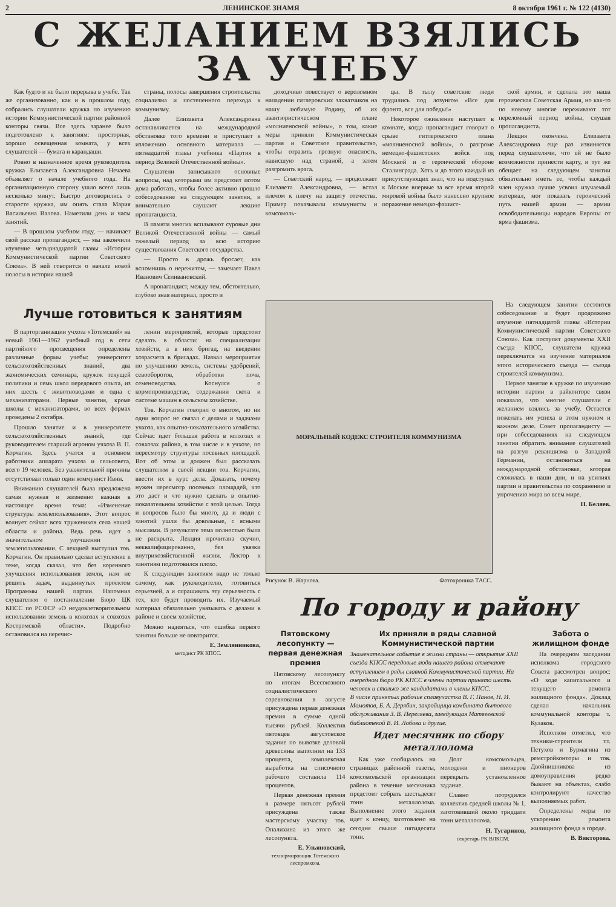2 ЛЕНИНСКОЕ ЗНАМЯ 8 октября 1961 г. № 122 (4130)
С ЖЕЛАНИЕМ ВЗЯЛИСЬ ЗА УЧЕБУ
Как будто и не было перерыва в учебе. Так же организованно, как и в прошлом году, собрались слушатели кружка по изучению истории Коммунистической партии районной конторы связи. Все здесь заранее было подготовлено к занятиям: просторная, хорошо освещенная комната, у всех слушателей — бумага и карандаши.
Ровно в назначенное время руководитель кружка Елизавета Александровна Нечаева объявляет о начале учебного года. На организационную сторону ушло всего лишь несколько минут. Быстро договорились о старосте кружка, им опять стала Мария Васильевна Валова. Наметили день и часы занятий.
— В прошлом учебном году, — начинает свой рассказ пропагандист, — мы закончили изучение четырнадцатой главы «Истории Коммунистической партии Советского Союза». В ней говорится о начале новой полосы в истории нашей
страны, полосы завершения строительства социализма и постепенного перехода к коммунизму.
Далее Елизавета Александровна останавливается на международной обстановке того времени и приступает к изложению основного материала — пятнадцатой главы учебника «Партия в период Великой Отечественной войны».
Слушатели записывают основные вопросы, над которыми им предстоит потом дома работать, чтобы более активно прошло собеседование на следующем занятии, и внимательно слушают лекцию пропагандиста.
В памяти многих всплывают суровые дни Великой Отечественной войны — самый тяжелый период за всю историю существования Советского государства.
— Просто в дрожь бросает, как вспомнишь о нережитом, — замечает Павел Иванович Селивановский.
А пропагандист, между тем, обстоятельно, глубоко зная материал, просто и
доходчиво повествует о вероломном нападении гитлеровских захватчиков на нашу любимую Родину, об их авантюристическом плане «молниеносной войны», о том, какие меры приняли Коммунистическая партия и Советское правительство, чтобы отразить грозную опасность, нависшую над страной, а затем разгромить врага.
— Советский народ, — продолжает Елизавета Александровна, — встал плечом к плечу на защиту отечества. Пример показывали коммунисты и комсомоль-
цы. В тылу советские люди трудились под лозунгом «Все для фронта, все для победы!»
Некоторое оживление наступает в комнате, когда пропагандист говорит о срыве гитлеровского плана «молниеносной войны», о разгроме немецко-фашистских войск под Москвой и о героической обороне Сталинграда. Хоть и до этого каждый из присутствующих знал, что на подступах к Москве впервые за все время второй мировой войны было нанесено крупное поражение немецко-фашист-
ской армии, и сделала это наша героическая Советская Армия, но как-то по новому многие переживают тот переломный период войны, слушая пропагандиста.
Лекция окончена. Елизавета Александровна еще раз извиняется перед слушателями, что ей не было возможности принести карту, и тут же обещает на следующем занятии обязательно иметь ее, чтобы каждый член кружка лучше усвоил изучаемый материал, мог показать героический путь нашей армии — армии освободительницы народов Европы от ярма фашизма.
Лучше готовиться к занятиям
В парторганизации учхоза «Тотемский» на новый 1961—1962 учебный год в сети партийного просвещения определены различные формы учебы: университет сельскохозяйственных знаний, два экономических семинара, кружок текущей политики и семь школ передового опыта, из них шесть с животноводами и одна с механизаторами. Первые занятия, кроме школы с механизаторами, во всех формах проведены 2 октября.
Прошло занятие и в университете сельскохозяйственных знаний, где руководителем старший агроном учхоза В. П. Корчагин. Здесь учатся в основном работники аппарата учхоза и сельсовета, всего 19 человек. Без уважительной причины отсутствовал только один коммунист Ивин.
Вниманию слушателей была предложена самая нужная и жизненно важная в настоящее время тема: «Изменение структуры землепользования». Этот вопрос волнует сейчас всех тружеников села нашей области и района. Ведь речь идет о значительном улучшении в землепользовании. С лекцией выступил тов. Корчагин. Он правильно сделал вступление к теме, когда сказал, что без коренного улучшения использования земли, нам не решить задач, выдвинутых проектом Программы нашей партии. Напомнил слушателям о постановлении Бюро ЦК КПСС по РСФСР «О неудовлетворительном использовании земель в колхозах и совхозах Костромской области». Подробно остановился на перечис-
лении мероприятий, которые предстоит сделать в области: на специализации хозяйств, а в них бригад, на введении хозрасчета в бригадах. Назвал мероприятия по улучшению земель, системы удобрений, севооборотов, обработки почв, семеноводства. Коснулся о кормопроизводстве, содержании скота и системе машин в сельском хозяйстве.
Тов. Корчагин говорил о многом, но ни одни вопрос не связал с делами и задачами учхоза, как опытно-показательного хозяйства. Сейчас идет большая работа в колхозах и совхозах района, в том числе и в учхозе, по пересмотру структуры посевных площадей. Вот об этом и должен был рассказать слушателям в своей лекции тов. Корчагин, ввести их в курс дела. Доказать, почему нужен пересмотр посевных площадей, что это даст и что нужно сделать в опытно-показательном хозяйстве с этой целью. Тогда и вопросов было бы много, да и люди с занятий ушли бы довольные, с ясными мыслями. В результате тема полностью была не раскрыта. Лекция прочитана скучно, неквалифицированно, без увязки внутрихозяйственной жизни. Лектор к занятиям подготовился плохо.
К следующим занятиям надо не только самому, как руководителю, готовиться серьезней, а и спрашивать эту серьезность с тех, кто будет проводить их. Изучаемый материал обязательно увязывать с делами в районе и своем хозяйстве.
Можно надеяться, что ошибка первого занятия больше не повторится.
Е. Землянникова,
методист РК КПСС.
МОРАЛЬНЫЙ КОДЕКС СТРОИТЕЛЯ КОММУНИЗМА
Рисунок В. Жарнова. Фотохроника ТАСС.
На следующем занятии состоится собеседование и будет продолжено изучение пятнадцатой главы «Истории Коммунистической партии Советского Союза». Как поступят документы XXII съезда КПСС, слушатели кружка переключатся на изучение материалов этого исторического съезда — съезда строителей коммунизма.
Первое занятие в кружке по изучению истории партии в райконторе связи показало, что многие слушатели с желанием взялись за учебу. Остается пожелать им успеха в этом нужном и важном деле. Совет пропагандисту — при собеседованиях на следующем занятии обратить внимание слушателей на разгул реваншизма в Западной Германии, остановиться на международной обстановке, которая сложилась в наши дни, и на усилиях партии и правительства по сохранению и упрочению мира во всем мире.
Н. Беляев.
По городу и району
Пятовскому лесопункту — первая денежная премия
Пятовскому лесопункту по итогам Всесоюзного социалистического соревнования в августе присуждена первая денежная премия в сумме одной тысячи рублей. Коллектив пятовцев августовское задание по вывозке деловой древесины выполнил на 133 процента, комплексная выработка на списочного рабочего составила 114 процентов.
Первая денежная премия в размере пятьсот рублей присуждена также мастерскому участку тов. Опалихина из этого же лесопункта.
Е. Ульяновский,
техноpмировщик Тотемского леспромхоза.
Их приняли в ряды славной Коммунистической партии
Знаменательное событие в жизни страны — открытие XXII съезда КПСС передовые люди нашего района отмечают вступлением в ряды славной Коммунистической партии. На очередном бюро РК КПСС в члены партии принято шесть человек и столько же кандидатами в члены КПСС.
В числе принятых рабочие сплавучастка В. Г. Панов, Н. И. Момотов, Б. А. Дерябин, закройщица комбината бытового обслуживания З. В. Переляева, заведующая Матвеевской библиотекой В. И. Лобова и другие.
Идет месячник по сбору металлолома
Как уже сообщалось на страницах районной газеты, комсомольской организации района в течение месячника предстоит собрать шестьдесят тонн металлолома. Выполнение этого задания идет к концу, заготовлено на сегодня свыше пятидесяти тонн.
Долг комсомольцев, молодежи и пионеров перекрыть установленное задание.
Славно потрудился коллектив средней школы № 1, заготовивший около тридцати тонн металлолома.
Н. Тугаринов,
секретарь РК ВЛКСМ.
Забота о жилищном фонде
На очередном заседании исполкома городского Совета рассмотрен вопрос: «О ходе капитального и текущего ремонта жилищного фонда». Доклад сделал начальник коммунальной конторы т. Кулаков.
Исполком отметил, что техники-строители т.т. Петухов и Бурмагина из ремстройконторы и тов. Двойнишникова из домоуправления редко бывают на объектах, слабо контролируют качество выполняемых работ.
Определены меры по ускорению ремонта жилищного фонда в городе.
В. Викторова.